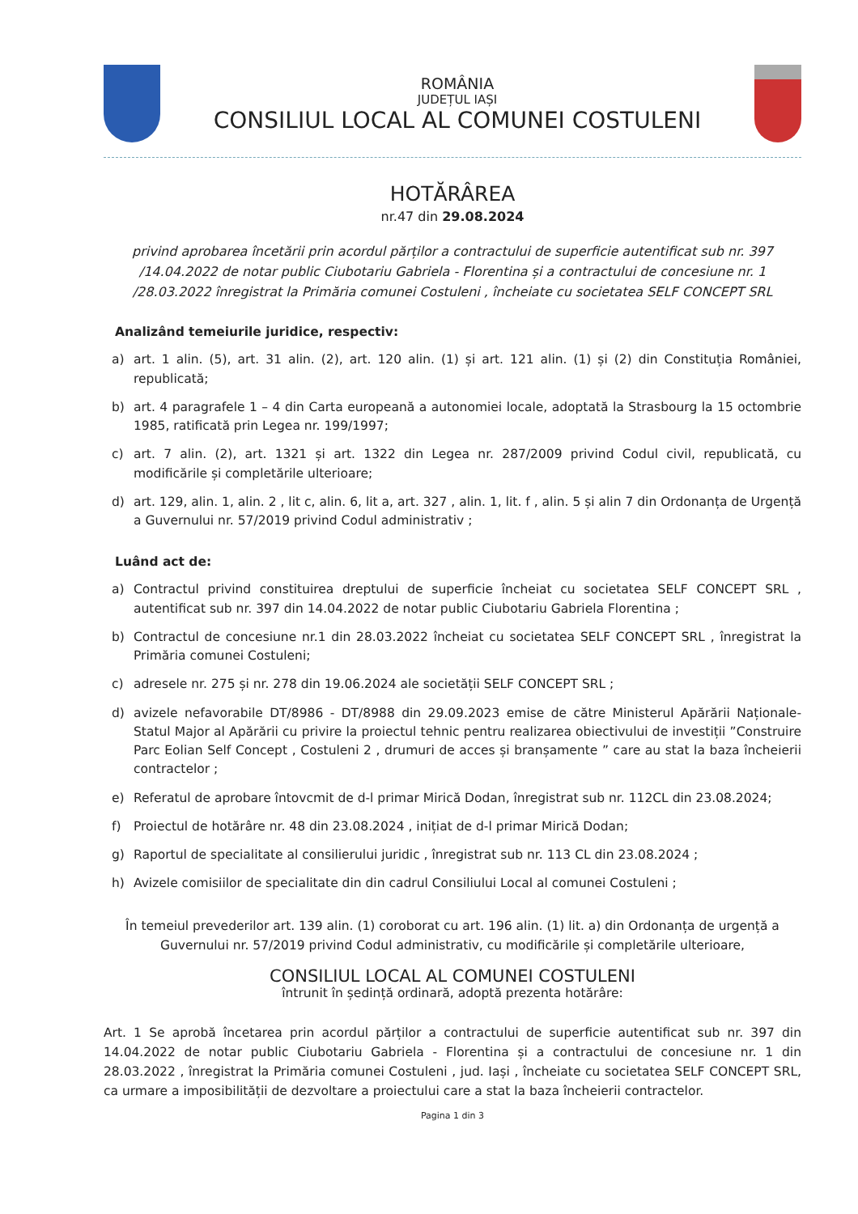ROMÂNIA
JUDEȚUL IAȘI
CONSILIUL LOCAL AL COMUNEI COSTULENI
HOTĂRÂREA
nr.47 din 29.08.2024
privind aprobarea încetării prin acordul părților a contractului de superficie autentificat sub nr. 397 /14.04.2022 de notar public Ciubotariu Gabriela - Florentina și a contractului de concesiune nr. 1 /28.03.2022 înregistrat la Primăria comunei Costuleni , încheiate cu societatea SELF CONCEPT SRL
Analizând temeiurile juridice, respectiv:
a) art. 1 alin. (5), art. 31 alin. (2), art. 120 alin. (1) și art. 121 alin. (1) și (2) din Constituția României, republicată;
b) art. 4 paragrafele 1 – 4 din Carta europeană a autonomiei locale, adoptată la Strasbourg la 15 octombrie 1985, ratificată prin Legea nr. 199/1997;
c) art. 7 alin. (2), art. 1321 și art. 1322 din Legea nr. 287/2009 privind Codul civil, republicată, cu modificările și completările ulterioare;
d) art. 129, alin. 1, alin. 2 , lit c, alin. 6, lit a, art. 327 , alin. 1, lit. f , alin. 5 și alin 7 din Ordonanța de Urgență a Guvernului nr. 57/2019 privind Codul administrativ ;
Luând act de:
a) Contractul privind constituirea dreptului de superficie încheiat cu societatea SELF CONCEPT SRL , autentificat sub nr. 397 din 14.04.2022 de notar public Ciubotariu Gabriela Florentina ;
b) Contractul de concesiune nr.1 din 28.03.2022 încheiat cu societatea SELF CONCEPT SRL , înregistrat la Primăria comunei Costuleni;
c) adresele nr. 275 și nr. 278 din 19.06.2024 ale societății SELF CONCEPT SRL ;
d) avizele nefavorabile DT/8986 - DT/8988 din 29.09.2023 emise de către Ministerul Apărării Naționale- Statul Major al Apărării cu privire la proiectul tehnic pentru realizarea obiectivului de investiții ”Construire Parc Eolian Self Concept , Costuleni 2 , drumuri de acces și branșamente ” care au stat la baza încheierii contractelor ;
e) Referatul de aprobare întovcmit de d-l primar Mirică Dodan, înregistrat sub nr. 112CL din 23.08.2024;
f) Proiectul de hotărâre nr. 48 din 23.08.2024 , inițiat de d-l primar Mirică Dodan;
g) Raportul de specialitate al consilierului juridic , înregistrat sub nr. 113 CL din 23.08.2024 ;
h) Avizele comisiilor de specialitate din din cadrul Consiliului Local al comunei Costuleni ;
În temeiul prevederilor art. 139 alin. (1) coroborat cu art. 196 alin. (1) lit. a) din Ordonanța de urgență a Guvernului nr. 57/2019 privind Codul administrativ, cu modificările și completările ulterioare,
CONSILIUL LOCAL AL COMUNEI COSTULENI
întrunit în ședință ordinară, adoptă prezenta hotărâre:
Art. 1 Se aprobă încetarea prin acordul părților a contractului de superficie autentificat sub nr. 397 din 14.04.2022 de notar public Ciubotariu Gabriela - Florentina și a contractului de concesiune nr. 1 din 28.03.2022 , înregistrat la Primăria comunei Costuleni , jud. Iași , încheiate cu societatea SELF CONCEPT SRL, ca urmare a imposibilității de dezvoltare a proiectului care a stat la baza încheierii contractelor.
Pagina 1 din 3